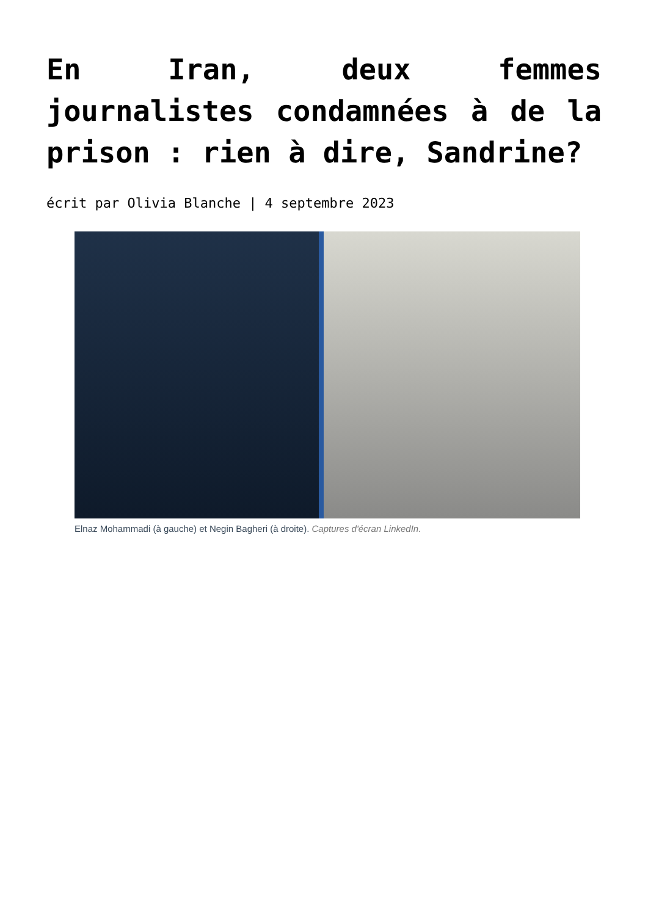En Iran, deux femmes journalistes condamnées à de la prison : rien à dire, Sandrine?
écrit par Olivia Blanche | 4 septembre 2023
Elnaz Mohammadi (à gauche) et Negin Bagheri (à droite). Captures d'écran LinkedIn.